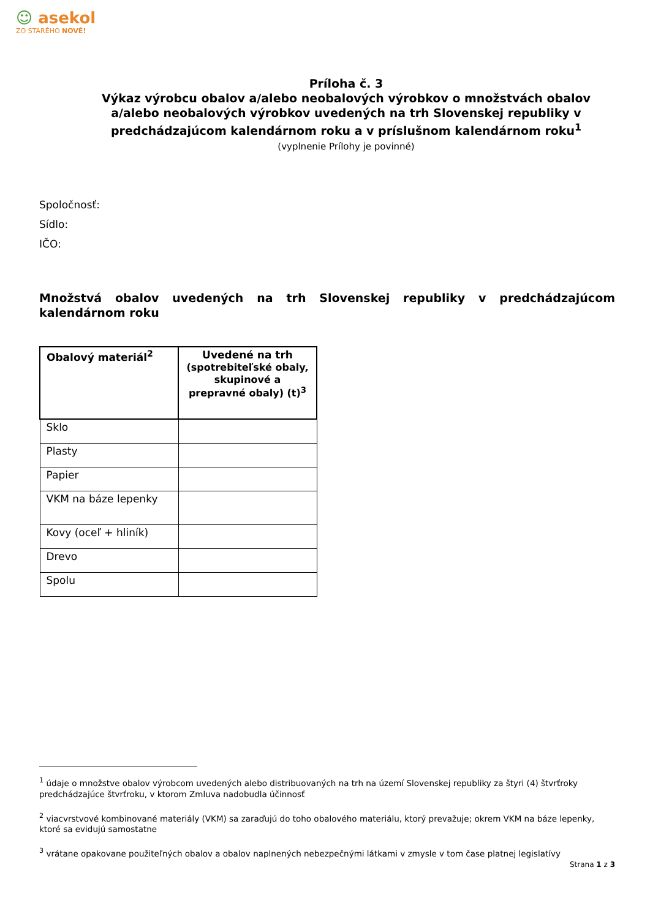☺ asekol
ZO STARÉHO NOVÉ!
Príloha č. 3
Výkaz výrobcu obalov a/alebo neobalových výrobkov o množstvách obalov a/alebo neobalových výrobkov uvedených na trh Slovenskej republiky v predchádzajúcom kalendárnom roku a v príslušnom kalendárnom roku<sup>1</sup>
(vyplnenie Prílohy je povinné)
Spoločnosť:
Sídlo:
IČO:
Množstvá obalov uvedených na trh Slovenskej republiky v predchádzajúcom kalendárnom roku
| Obalový materiál<sup>2</sup> | Uvedené na trh (spotrebiteľské obaly, skupinové a prepravné obaly) (t)<sup>3</sup> |
| --- | --- |
| Sklo | |
| Plasty | |
| Papier | |
| VKM na báze lepenky | |
| Kovy (oceľ + hliník) | |
| Drevo | |
| Spolu | |
<sup>1</sup> údaje o množstve obalov výrobcom uvedených alebo distribuovaných na trh na území Slovenskej republiky za štyri (4) štvrťroky predchádzajúce štvrťroku, v ktorom Zmluva nadobudla účinnosť
<sup>2</sup> viacvrstvové kombinované materiály (VKM) sa zaraďujú do toho obalového materiálu, ktorý prevažuje; okrem VKM na báze lepenky, ktoré sa evidujú samostatne
<sup>3</sup> vrátane opakovane použiteľných obalov a obalov naplnených nebezpečnými látkami v zmysle v tom čase platnej legislatívy
Strana 1 z 3